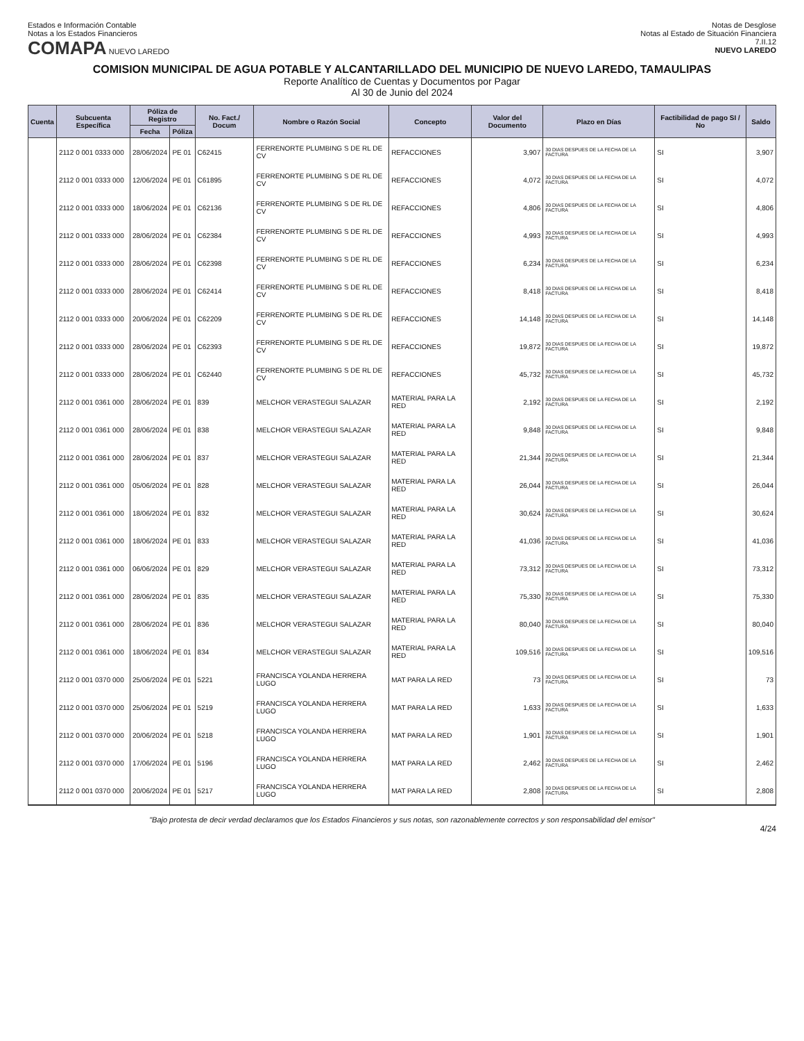Estados e Información Contable
Notas a los Estados Financieros
COMAPA NUEVO LAREDO
Notas de Desglose
Notas al Estado de Situación Financiera
7.II.12
NUEVO LAREDO
COMISION MUNICIPAL DE AGUA POTABLE Y ALCANTARILLADO DEL MUNICIPIO DE NUEVO LAREDO, TAMAULIPAS
Reporte Analítico de Cuentas y Documentos por Pagar
Al 30 de Junio del 2024
| Cuenta | Subcuenta Específica | Póliza de Registro | | No. Fact./ Docum | Nombre o Razón Social | Concepto | Valor del Documento | Plazo en Días | Factibilidad de pago SI / No | Saldo |
| --- | --- | --- | --- | --- | --- | --- | --- | --- | --- | --- |
| | | Fecha | Póliza | | | | | | | |
| | 2112 0 001 0333 000 | 28/06/2024 | PE 01 | C62415 | FERRENORTE PLUMBING S DE RL DE CV | REFACCIONES | 3,907 | 30 DIAS DESPUES DE LA FECHA DE LA FACTURA | SI | 3,907 |
| | 2112 0 001 0333 000 | 12/06/2024 | PE 01 | C61895 | FERRENORTE PLUMBING S DE RL DE CV | REFACCIONES | 4,072 | 30 DIAS DESPUES DE LA FECHA DE LA FACTURA | SI | 4,072 |
| | 2112 0 001 0333 000 | 18/06/2024 | PE 01 | C62136 | FERRENORTE PLUMBING S DE RL DE CV | REFACCIONES | 4,806 | 30 DIAS DESPUES DE LA FECHA DE LA FACTURA | SI | 4,806 |
| | 2112 0 001 0333 000 | 28/06/2024 | PE 01 | C62384 | FERRENORTE PLUMBING S DE RL DE CV | REFACCIONES | 4,993 | 30 DIAS DESPUES DE LA FECHA DE LA FACTURA | SI | 4,993 |
| | 2112 0 001 0333 000 | 28/06/2024 | PE 01 | C62398 | FERRENORTE PLUMBING S DE RL DE CV | REFACCIONES | 6,234 | 30 DIAS DESPUES DE LA FECHA DE LA FACTURA | SI | 6,234 |
| | 2112 0 001 0333 000 | 28/06/2024 | PE 01 | C62414 | FERRENORTE PLUMBING S DE RL DE CV | REFACCIONES | 8,418 | 30 DIAS DESPUES DE LA FECHA DE LA FACTURA | SI | 8,418 |
| | 2112 0 001 0333 000 | 20/06/2024 | PE 01 | C62209 | FERRENORTE PLUMBING S DE RL DE CV | REFACCIONES | 14,148 | 30 DIAS DESPUES DE LA FECHA DE LA FACTURA | SI | 14,148 |
| | 2112 0 001 0333 000 | 28/06/2024 | PE 01 | C62393 | FERRENORTE PLUMBING S DE RL DE CV | REFACCIONES | 19,872 | 30 DIAS DESPUES DE LA FECHA DE LA FACTURA | SI | 19,872 |
| | 2112 0 001 0333 000 | 28/06/2024 | PE 01 | C62440 | FERRENORTE PLUMBING S DE RL DE CV | REFACCIONES | 45,732 | 30 DIAS DESPUES DE LA FECHA DE LA FACTURA | SI | 45,732 |
| | 2112 0 001 0361 000 | 28/06/2024 | PE 01 | 839 | MELCHOR VERASTEGUI SALAZAR | MATERIAL PARA LA RED | 2,192 | 30 DIAS DESPUES DE LA FECHA DE LA FACTURA | SI | 2,192 |
| | 2112 0 001 0361 000 | 28/06/2024 | PE 01 | 838 | MELCHOR VERASTEGUI SALAZAR | MATERIAL PARA LA RED | 9,848 | 30 DIAS DESPUES DE LA FECHA DE LA FACTURA | SI | 9,848 |
| | 2112 0 001 0361 000 | 28/06/2024 | PE 01 | 837 | MELCHOR VERASTEGUI SALAZAR | MATERIAL PARA LA RED | 21,344 | 30 DIAS DESPUES DE LA FECHA DE LA FACTURA | SI | 21,344 |
| | 2112 0 001 0361 000 | 05/06/2024 | PE 01 | 828 | MELCHOR VERASTEGUI SALAZAR | MATERIAL PARA LA RED | 26,044 | 30 DIAS DESPUES DE LA FECHA DE LA FACTURA | SI | 26,044 |
| | 2112 0 001 0361 000 | 18/06/2024 | PE 01 | 832 | MELCHOR VERASTEGUI SALAZAR | MATERIAL PARA LA RED | 30,624 | 30 DIAS DESPUES DE LA FECHA DE LA FACTURA | SI | 30,624 |
| | 2112 0 001 0361 000 | 18/06/2024 | PE 01 | 833 | MELCHOR VERASTEGUI SALAZAR | MATERIAL PARA LA RED | 41,036 | 30 DIAS DESPUES DE LA FECHA DE LA FACTURA | SI | 41,036 |
| | 2112 0 001 0361 000 | 06/06/2024 | PE 01 | 829 | MELCHOR VERASTEGUI SALAZAR | MATERIAL PARA LA RED | 73,312 | 30 DIAS DESPUES DE LA FECHA DE LA FACTURA | SI | 73,312 |
| | 2112 0 001 0361 000 | 28/06/2024 | PE 01 | 835 | MELCHOR VERASTEGUI SALAZAR | MATERIAL PARA LA RED | 75,330 | 30 DIAS DESPUES DE LA FECHA DE LA FACTURA | SI | 75,330 |
| | 2112 0 001 0361 000 | 28/06/2024 | PE 01 | 836 | MELCHOR VERASTEGUI SALAZAR | MATERIAL PARA LA RED | 80,040 | 30 DIAS DESPUES DE LA FECHA DE LA FACTURA | SI | 80,040 |
| | 2112 0 001 0361 000 | 18/06/2024 | PE 01 | 834 | MELCHOR VERASTEGUI SALAZAR | MATERIAL PARA LA RED | 109,516 | 30 DIAS DESPUES DE LA FECHA DE LA FACTURA | SI | 109,516 |
| | 2112 0 001 0370 000 | 25/06/2024 | PE 01 | 5221 | FRANCISCA YOLANDA HERRERA LUGO | MAT PARA LA RED | 73 | 30 DIAS DESPUES DE LA FECHA DE LA FACTURA | SI | 73 |
| | 2112 0 001 0370 000 | 25/06/2024 | PE 01 | 5219 | FRANCISCA YOLANDA HERRERA LUGO | MAT PARA LA RED | 1,633 | 30 DIAS DESPUES DE LA FECHA DE LA FACTURA | SI | 1,633 |
| | 2112 0 001 0370 000 | 20/06/2024 | PE 01 | 5218 | FRANCISCA YOLANDA HERRERA LUGO | MAT PARA LA RED | 1,901 | 30 DIAS DESPUES DE LA FECHA DE LA FACTURA | SI | 1,901 |
| | 2112 0 001 0370 000 | 17/06/2024 | PE 01 | 5196 | FRANCISCA YOLANDA HERRERA LUGO | MAT PARA LA RED | 2,462 | 30 DIAS DESPUES DE LA FECHA DE LA FACTURA | SI | 2,462 |
| | 2112 0 001 0370 000 | 20/06/2024 | PE 01 | 5217 | FRANCISCA YOLANDA HERRERA LUGO | MAT PARA LA RED | 2,808 | 30 DIAS DESPUES DE LA FECHA DE LA FACTURA | SI | 2,808 |
"Bajo protesta de decir verdad declaramos que los Estados Financieros y sus notas, son razonablemente correctos y son responsabilidad del emisor"
4/24